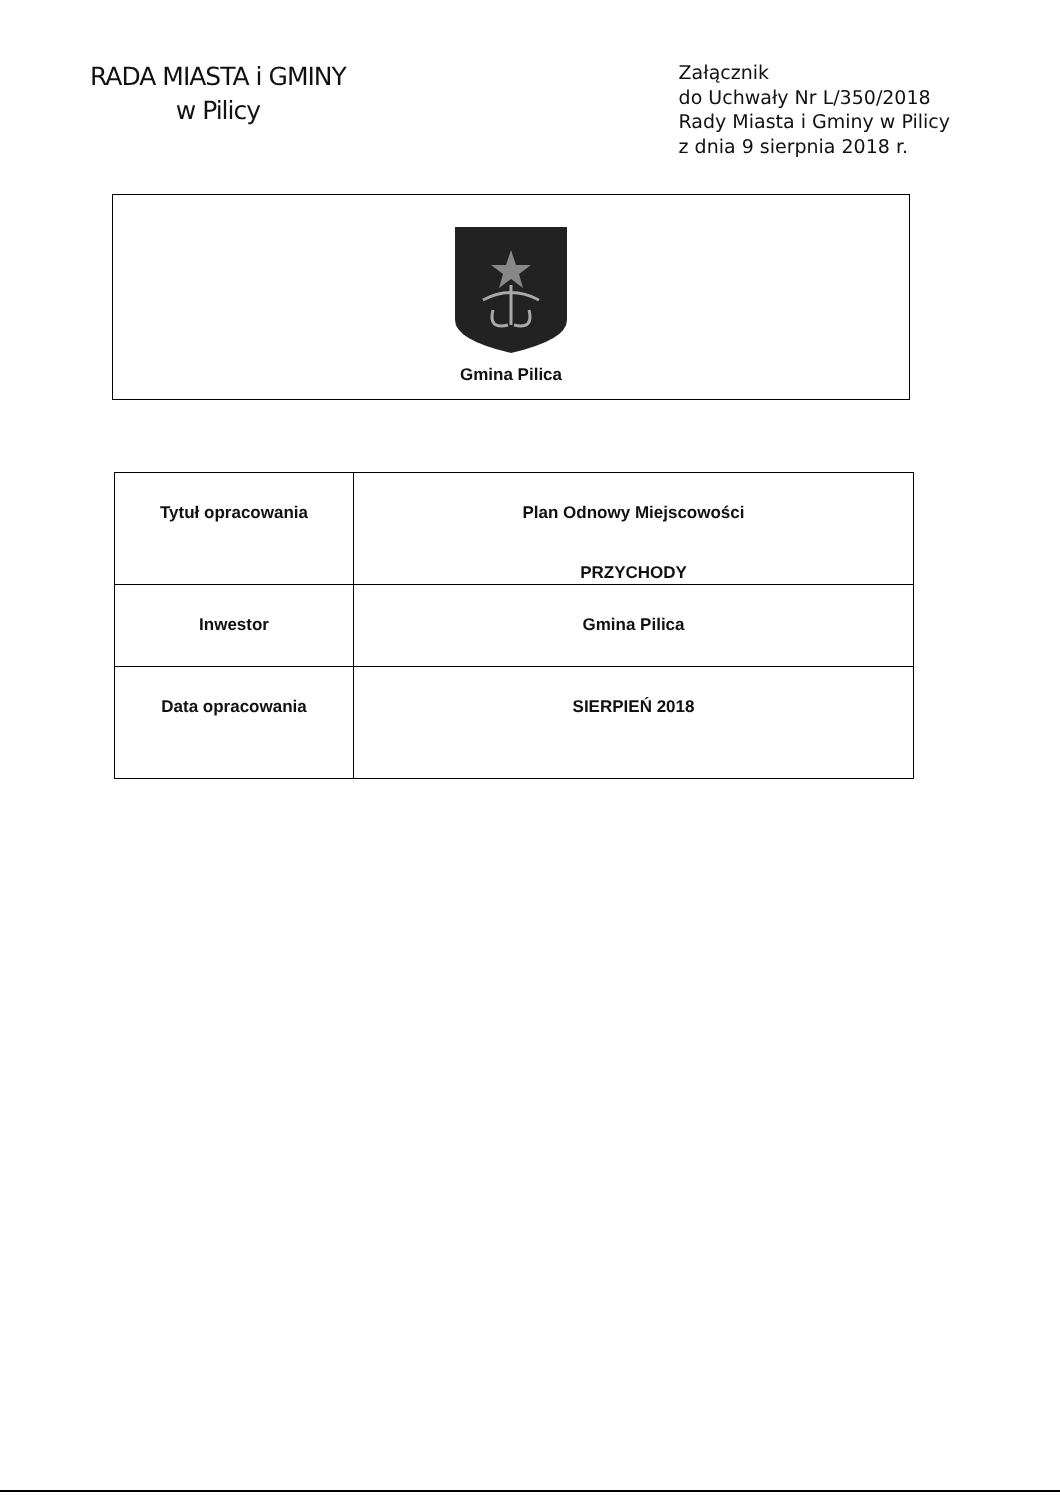RADA MIASTA i GMINY
w Pilicy
Załącznik
do Uchwały Nr L/350/2018
Rady Miasta i Gminy w Pilicy
z dnia 9 sierpnia 2018 r.
Gmina Pilica
| Tytuł opracowania | Plan Odnowy Miejscowości PRZYCHODY |
| Inwestor | Gmina Pilica |
| Data opracowania | SIERPIEŃ 2018 |